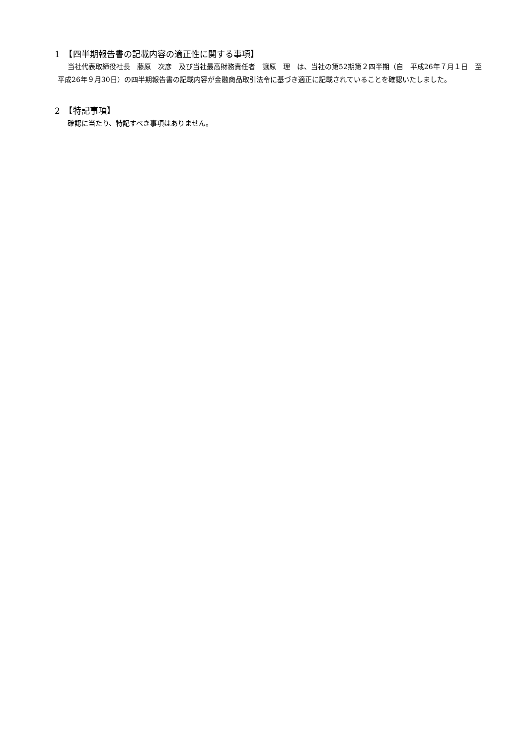1　【四半期報告書の記載内容の適正性に関する事項】
当社代表取締役社長　藤原　次彦　及び当社最高財務責任者　譲原　理　は、当社の第52期第２四半期（自　平成26年７月１日　至　平成26年９月30日）の四半期報告書の記載内容が金融商品取引法令に基づき適正に記載されていることを確認いたしました。
2　【特記事項】
確認に当たり、特記すべき事項はありません。